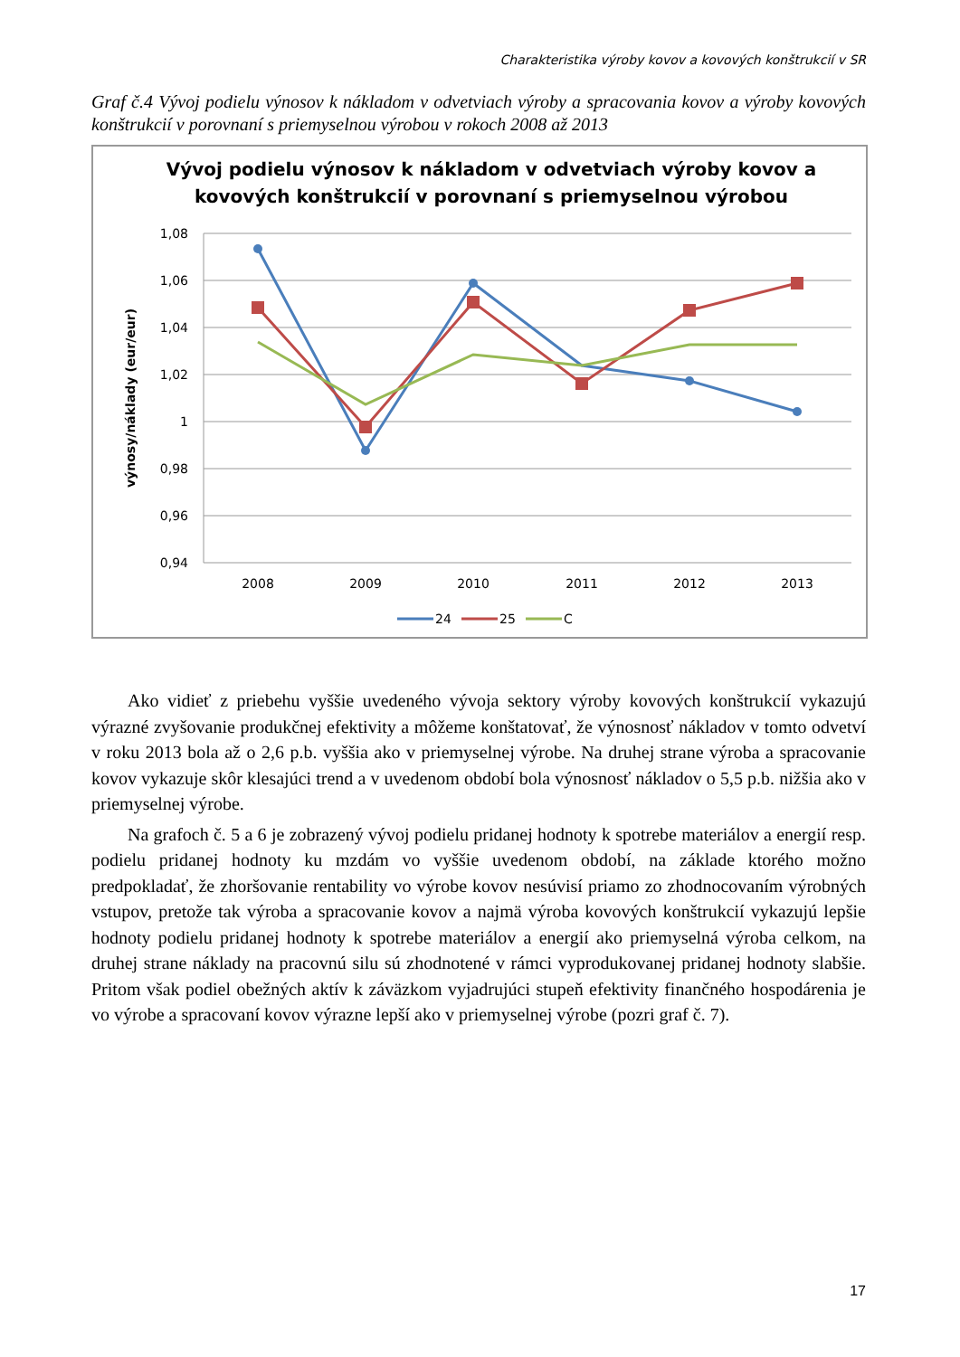Charakteristika výroby kovov a kovových konštrukcií v SR
Graf č.4 Vývoj podielu výnosov k nákladom v odvetviach výroby a spracovania kovov a výroby kovových konštrukcií v porovnaní s priemyselnou výrobou v rokoch 2008 až 2013
Vývoj podielu výnosov k nákladom v odvetviach výroby kovov a
kovových konštrukcií v porovnaní s priemyselnou výrobou
1,08
1,06
1,04
1,02
1
0,98
0,96
0,94
2008
2009
2010
2011
2012
2013
výnosy/náklady (eur/eur)
24
25
C
Ako vidieť z priebehu vyššie uvedeného vývoja sektory výroby kovových konštrukcií vykazujú výrazné zvyšovanie produkčnej efektivity a môžeme konštatovať, že výnosnosť nákladov v tomto odvetví v roku 2013 bola až o 2,6 p.b. vyššia ako v priemyselnej výrobe. Na druhej strane výroba a spracovanie kovov vykazuje skôr klesajúci trend a v uvedenom období bola výnosnosť nákladov o 5,5 p.b. nižšia ako v priemyselnej výrobe.
Na grafoch č. 5 a 6 je zobrazený vývoj podielu pridanej hodnoty k spotrebe materiálov a energií resp. podielu pridanej hodnoty ku mzdám vo vyššie uvedenom období, na základe ktorého možno predpokladať, že zhoršovanie rentability vo výrobe kovov nesúvisí priamo zo zhodnocovaním výrobných vstupov, pretože tak výroba a spracovanie kovov a najmä výroba kovových konštrukcií vykazujú lepšie hodnoty podielu pridanej hodnoty k spotrebe materiálov a energií ako priemyselná výroba celkom, na druhej strane náklady na pracovnú silu sú zhodnotené v rámci vyprodukovanej pridanej hodnoty slabšie. Pritom však podiel obežných aktív k záväzkom vyjadrujúci stupeň efektivity finančného hospodárenia je vo výrobe a spracovaní kovov výrazne lepší ako v priemyselnej výrobe (pozri graf č. 7).
17